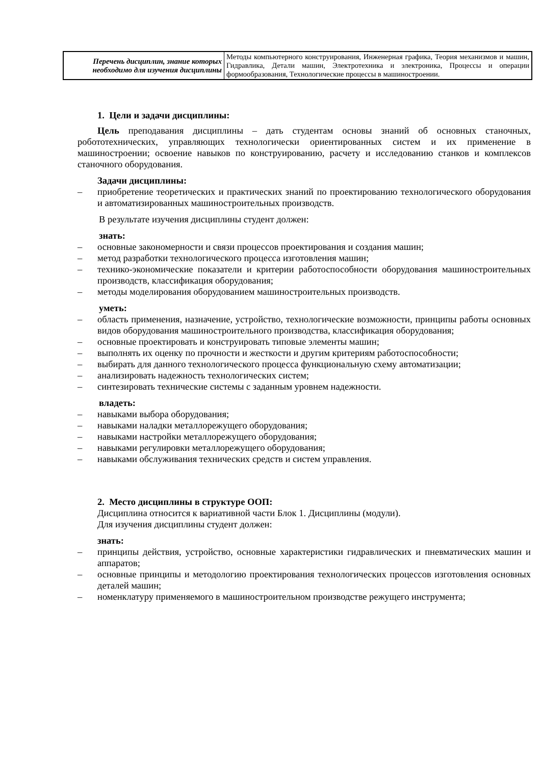| Перечень дисциплин, знание которых необходимо для изучения дисциплины | Методы компьютерного конструирования, Инженерная графика, Теория механизмов и машин, Гидравлика, Детали машин, Электротехника и электроника, Процессы и операции формообразования, Технологические процессы в машиностроении. |
1. Цели и задачи дисциплины:
Цель преподавания дисциплины – дать студентам основы знаний об основных станочных, робототехнических, управляющих технологически ориентированных систем и их применение в машиностроении; освоение навыков по конструированию, расчету и исследованию станков и комплексов станочного оборудования.
Задачи дисциплины:
– приобретение теоретических и практических знаний по проектированию технологического оборудования и автоматизированных машиностроительных производств.
В результате изучения дисциплины студент должен:
знать:
– основные закономерности и связи процессов проектирования и создания машин;
– метод разработки технологического процесса изготовления машин;
– технико-экономические показатели и критерии работоспособности оборудования машиностроительных производств, классификация оборудования;
– методы моделирования оборудованием машиностроительных производств.
уметь:
– область применения, назначение, устройство, технологические возможности, принципы работы основных видов оборудования машиностроительного производства, классификация оборудования;
– основные проектировать и конструировать типовые элементы машин;
– выполнять их оценку по прочности и жесткости и другим критериям работоспособности;
– выбирать для данного технологического процесса функциональную схему автоматизации;
– анализировать надежность технологических систем;
– синтезировать технические системы с заданным уровнем надежности.
владеть:
– навыками выбора оборудования;
– навыками наладки металлорежущего оборудования;
– навыками настройки металлорежущего оборудования;
– навыками регулировки металлорежущего оборудования;
– навыками обслуживания технических средств и систем управления.
2. Место дисциплины в структуре ООП:
Дисциплина относится к вариативной части Блок 1. Дисциплины (модули).
Для изучения дисциплины студент должен:
знать:
– принципы действия, устройство, основные характеристики гидравлических и пневматических машин и аппаратов;
– основные принципы и методологию проектирования технологических процессов изготовления основных деталей машин;
– номенклатуру применяемого в машиностроительном производстве режущего инструмента;